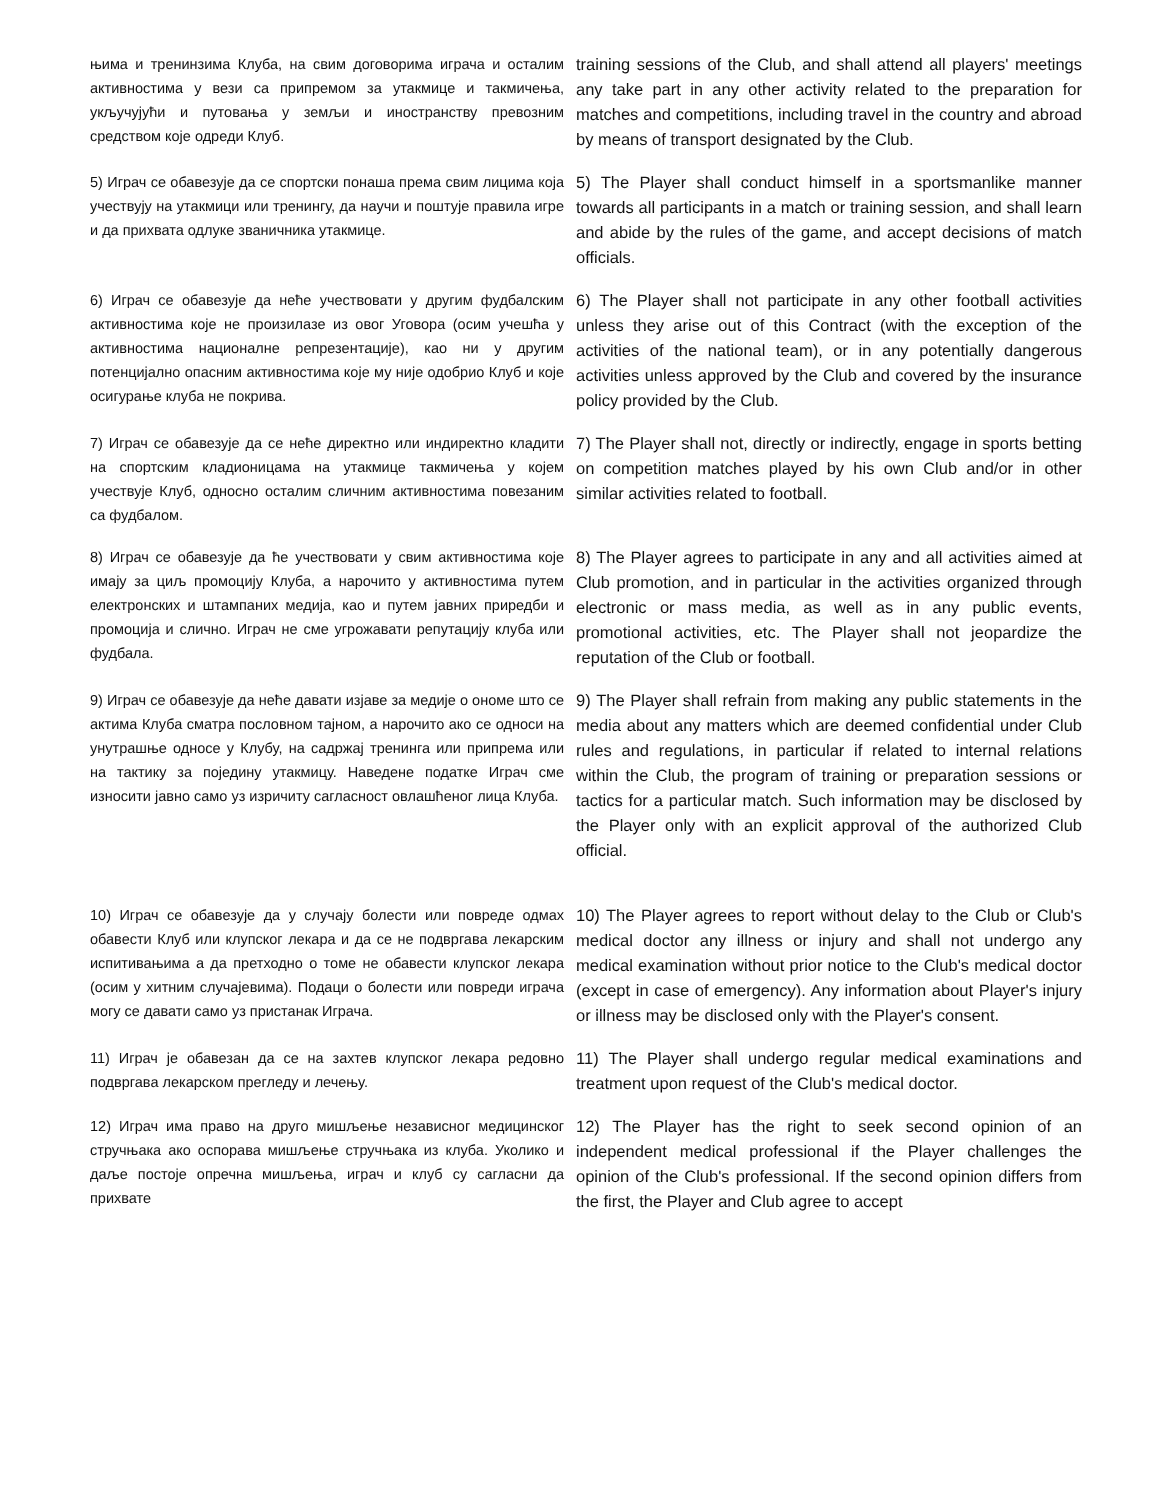| њима и тренинзима Клуба, на свим договорима играча и осталим активностима у вези са припремом за утакмице и такмичења, укључујући и путовања у земљи и иностранству превозним средством које одреди Клуб. | training sessions of the Club, and shall attend all players' meetings any take part in any other activity related to the preparation for matches and competitions, including travel in the country and abroad by means of transport designated by the Club. |
| 5) Играч се обавезује да се спортски понаша према свим лицима која учествују на утакмици или тренингу, да научи и поштује правила игре и да прихвата одлуке званичника утакмице. | 5) The Player shall conduct himself in a sportsmanlike manner towards all participants in a match or training session, and shall learn and abide by the rules of the game, and accept decisions of match officials. |
| 6) Играч се обавезује да неће учествовати у другим фудбалским активностима које не произилазе из овог Уговора (осим учешћа у активностима националне репрезентације), као ни у другим потенцијално опасним активностима које му није одобрио Клуб и које осигурање клуба не покрива. | 6) The Player shall not participate in any other football activities unless they arise out of this Contract (with the exception of the activities of the national team), or in any potentially dangerous activities unless approved by the Club and covered by the insurance policy provided by the Club. |
| 7) Играч се обавезује да се неће директно или индиректно кладити на спортским кладионицама на утакмице такмичења у којем учествује Клуб, односно осталим сличним активностима повезаним са фудбалом. | 7) The Player shall not, directly or indirectly, engage in sports betting on competition matches played by his own Club and/or in other similar activities related to football. |
| 8) Играч се обавезује да ће учествовати у свим активностима које имају за циљ промоцију Клуба, а нарочито у активностима путем електронских и штампаних медија, као и путем јавних приредби и промоција и слично. Играч не сме угрожавати репутацију клуба или фудбала. | 8) The Player agrees to participate in any and all activities aimed at Club promotion, and in particular in the activities organized through electronic or mass media, as well as in any public events, promotional activities, etc. The Player shall not jeopardize the reputation of the Club or football. |
| 9) Играч се обавезује да неће давати изјаве за медије о ономе што се актима Клуба сматра пословном тајном, а нарочито ако се односи на унутрашње односе у Клубу, на садржај тренинга или припрема или на тактику за поједину утакмицу. Наведене податке Играч сме износити јавно само уз изричиту сагласност овлашћеног лица Клуба. | 9) The Player shall refrain from making any public statements in the media about any matters which are deemed confidential under Club rules and regulations, in particular if related to internal relations within the Club, the program of training or preparation sessions or tactics for a particular match. Such information may be disclosed by the Player only with an explicit approval of the authorized Club official. |
| 10) Играч се обавезује да у случају болести или повреде одмах обавести Клуб или клупског лекара и да се не подвргава лекарским испитивањима а да претходно о томе не обавести клупског лекара (осим у хитним случајевима). Подаци о болести или повреди играча могу се давати само уз пристанак Играча. | 10) The Player agrees to report without delay to the Club or Club's medical doctor any illness or injury and shall not undergo any medical examination without prior notice to the Club's medical doctor (except in case of emergency). Any information about Player's injury or illness may be disclosed only with the Player's consent. |
| 11) Играч је обавезан да се на захтев клупског лекара редовно подвргава лекарском прегледу и лечењу. | 11) The Player shall undergo regular medical examinations and treatment upon request of the Club's medical doctor. |
| 12) Играч има право на друго мишљење независног медицинског стручњака ако оспорава мишљење стручњака из клуба. Уколико и даље постоје опречна мишљења, играч и клуб су сагласни да прихвате | 12) The Player has the right to seek second opinion of an independent medical professional if the Player challenges the opinion of the Club's professional. If the second opinion differs from the first, the Player and Club agree to accept |